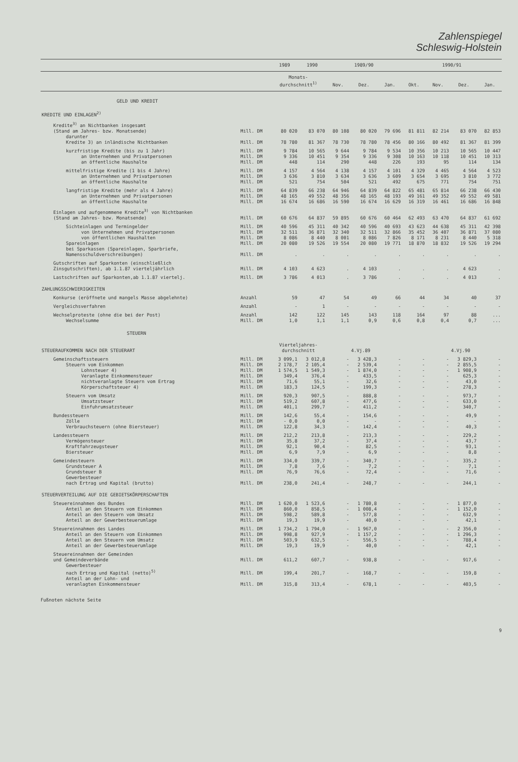Zahlenspiegel
Schleswig-Holstein
| | | 1989 | 1990 | 1989/90 | | | 1990/91 | | | |
| --- | --- | --- | --- | --- | --- | --- | --- | --- | --- | --- |
| | | Monats- durchschnitt<sup>1)</sup> | | Nov. | Dez. | Jan. | Okt. | Nov. | Dez. | Jan. |
| GELD UND KREDIT | | | | | | | | | | |
| KREDITE UND EINLAGEN<sup>2)</sup> | | | | | | | | | | |
| Kredite<sup>3)</sup> an Nichtbanken insgesamt (Stand am Jahres- bzw. Monatsende) | Mill. DM | 80 020 | 83 070 | 80 108 | 80 020 | 79 696 | 81 811 | 82 214 | 83 070 | 82 853 |
| darunter Kredite 3) an inländische Nichtbanken | Mill. DM | 78 780 | 81 367 | 78 730 | 78 780 | 78 456 | 80 166 | 80 492 | 81 367 | 81 399 |
| kurzfristige Kredite (bis zu 1 Jahr) | Mill. DM | 9 784 | 10 565 | 9 644 | 9 784 | 9 534 | 10 356 | 10 213 | 10 565 | 10 447 |
| an Unternehmen und Privatpersonen | Mill. DM | 9 336 | 10 451 | 9 354 | 9 336 | 9 308 | 10 163 | 10 118 | 10 451 | 10 313 |
| an öffentliche Haushalte | Mill. DM | 448 | 114 | 290 | 448 | 226 | 193 | 95 | 114 | 134 |
| mittelfristige Kredite (1 bis 4 Jahre) | Mill. DM | 4 157 | 4 564 | 4 138 | 4 157 | 4 101 | 4 329 | 4 465 | 4 564 | 4 523 |
| an Unternehmen und Privatpersonen | Mill. DM | 3 636 | 3 810 | 3 634 | 3 636 | 3 609 | 3 654 | 3 695 | 3 810 | 3 772 |
| an öffentliche Haushalte | Mill. DM | 521 | 754 | 504 | 521 | 492 | 675 | 771 | 754 | 751 |
| langfristige Kredite (mehr als 4 Jahre) | Mill. DM | 64 839 | 66 238 | 64 946 | 64 839 | 64 822 | 65 481 | 65 814 | 66 238 | 66 430 |
| an Unternehmen und Privatpersonen | Mill. DM | 48 165 | 49 552 | 48 356 | 48 165 | 48 193 | 49 161 | 49 352 | 49 552 | 49 581 |
| an öffentliche Haushalte | Mill. DM | 16 674 | 16 686 | 16 590 | 16 674 | 16 629 | 16 319 | 16 461 | 16 686 | 16 848 |
| Einlagen und aufgenommene Kredite<sup>3)</sup> von Nichtbanken (Stand am Jahres- bzw. Monatsende) | Mill. DM | 60 676 | 64 837 | 59 895 | 60 676 | 60 464 | 62 493 | 63 470 | 64 837 | 61 692 |
| Sichteinlagen und Termingelder | Mill. DM | 40 596 | 45 311 | 40 342 | 40 596 | 40 693 | 43 623 | 44 638 | 45 311 | 42 398 |
| von Unternehmen und Privatpersonen | Mill. DM | 32 511 | 36 871 | 32 340 | 32 511 | 32 866 | 35 452 | 36 407 | 36 871 | 37 080 |
| von öffentlichen Haushalten | Mill. DM | 8 086 | 8 440 | 8 001 | 8 086 | 7 826 | 8 171 | 8 231 | 8 440 | 5 318 |
| Spareinlagen | Mill. DM | 20 080 | 19 526 | 19 554 | 20 080 | 19 771 | 18 870 | 18 832 | 19 526 | 19 294 |
| bei Sparkassen (Spareinlagen, Sparbriefe, Namensschuldverschreibungen) | Mill. DM | . | . | . | . | . | . | . | . | . |
| Gutschriften auf Sparkonten (einschließlich Zinsgutschriften), ab 1.1.87 vierteljährlich | Mill. DM | 4 103 | 4 623 | . | 4 103 | . | . | . | 4 623 | . |
| Lastschriften auf Sparkonten,ab 1.1.87 viertelj. | Mill. DM | 3 786 | 4 013 | . | 3 786 | . | . | . | 4 013 | . |
| ZAHLUNGSSCHWIERIGKEITEN | | | | | | | | | | |
| Konkurse (eröffnete und mangels Masse abgelehnte) | Anzahl | 59 | 47 | 54 | 49 | 66 | 44 | 34 | 40 | 37 |
| Vergleichsverfahren | Anzahl | - | 1 | - | - | - | - | - | - | - |
| Wechselproteste (ohne die bei der Post) | Anzahl | 142 | 122 | 145 | 143 | 118 | 164 | 97 | 88 | ... |
| Wechselsumme | Mill. DM | 1,0 | 1,1 | 1,1 | 0,9 | 0,6 | 0,8 | 0,4 | 0,7 | ... |
| STEUERN | | | | | | | | | | |
| STEUERAUFKOMMEN NACH DER STEUERART | | Vierteljahres- durchschnitt | | | 4.Vj.89 | | | | 4.Vj.90 | |
| Gemeinschaftssteuern | Mill. DM | 3 099,1 | 3 012,8 | - | 3 428,3 | - | - | - | 3 829,3 | - |
| Steuern vom Einkommen | Mill. DM | 2 178,7 | 2 105,4 | - | 2 539,4 | - | - | - | 2 855,5 | - |
| Lohnsteuer 4) | Mill. DM | 1 574,5 | 1 549,3 | - | 1 874,0 | - | - | - | 1 908,9 | - |
| Veranlagte Einkommensteuer | Mill. DM | 349,4 | 376,4 | - | 433,5 | - | - | - | 625,3 | - |
| nichtveranlagte Steuern vom Ertrag | Mill. DM | 71,6 | 55,1 | - | 32,6 | - | - | - | 43,0 | - |
| Körperschaftsteuer 4) | Mill. DM | 183,3 | 124,5 | - | 199,3 | - | - | - | 278,3 | - |
| Steuern vom Umsatz | Mill. DM | 920,3 | 907,5 | - | 888,8 | - | - | - | 973,7 | - |
| Umsatzsteuer | Mill. DM | 519,2 | 607,8 | - | 477,6 | - | - | - | 633,0 | - |
| Einfuhrumsatzsteuer | Mill. DM | 401,1 | 299,7 | - | 411,2 | - | - | - | 340,7 | - |
| Bundessteuern | Mill. DM | 142,6 | 55,4 | - | 154,6 | - | - | - | 49,9 | - |
| Zölle | Mill. DM | - 0,0 | 0,0 | - | - | - | - | - | - | - |
| Verbrauchsteuern (ohne Biersteuer) | Mill. DM | 122,8 | 34,3 | - | 142,4 | - | - | - | 40,3 | - |
| Landessteuern | Mill. DM | 212,2 | 213,8 | - | 213,3 | - | - | - | 229,2 | - |
| Vermögensteuer | Mill. DM | 35,8 | 37,2 | - | 37,4 | - | - | - | 43,7 | - |
| Kraftfahrzeugsteuer | Mill. DM | 92,1 | 90,4 | - | 82,5 | - | - | - | 93,1 | - |
| Biersteuer | Mill. DM | 6,9 | 7,9 | - | 6,9 | - | - | - | 8,8 | - |
| Gemeindesteuern | Mill. DM | 334,0 | 339,7 | - | 340,7 | - | - | - | 335,2 | - |
| Grundsteuer A | Mill. DM | 7,8 | 7,6 | - | 7,2 | - | - | - | 7,1 | - |
| Grundsteuer B | Mill. DM | 76,9 | 76,6 | - | 72,4 | - | - | - | 71,6 | - |
| Gewerbesteuer nach Ertrag und Kapital (brutto) | Mill. DM | 238,0 | 241,4 | - | 248,7 | - | - | - | 244,1 | - |
| STEUERVERTEILUNG AUF DIE GEBIETSKÖRPERSCHAFTEN | | | | | | | | | | |
| Steuereinnahmen des Bundes | Mill. DM | 1 620,0 | 1 523,6 | - | 1 780,8 | - | - | - | 1 877,0 | - |
| Anteil an den Steuern vom Einkommen | Mill. DM | 860,0 | 858,5 | - | 1 008,4 | - | - | - | 1 152,0 | - |
| Anteil an den Steuern vom Umsatz | Mill. DM | 598,2 | 589,8 | - | 577,8 | - | - | - | 632,9 | - |
| Anteil an der Gewerbesteuerumlage | Mill. DM | 19,3 | 19,9 | - | 40,0 | - | - | - | 42,1 | - |
| Steuereinnahmen des Landes | Mill. DM | 1 734,2 | 1 794,0 | - | 1 967,0 | - | - | - | 2 356,0 | - |
| Anteil an den Steuern vom Einkommen | Mill. DM | 998,8 | 927,9 | - | 1 157,2 | - | - | - | 1 296,3 | - |
| Anteil an den Steuern vom Umsatz | Mill. DM | 503,9 | 632,5 | - | 556,5 | - | - | - | 788,4 | - |
| Anteil an der Gewerbesteuerumlage | Mill. DM | 19,3 | 19,9 | - | 40,0 | - | - | - | 42,1 | - |
| Steuereinnahmen der Gemeinden und Gemeindeverbände | Mill. DM | 611,2 | 607,7 | - | 938,8 | - | - | - | 917,6 | - |
| Gewerbesteuer nach Ertrag und Kapital (netto)<sup>5)</sup> | Mill. DM | 199,4 | 201,7 | - | 168,7 | - | - | - | 159,8 | - |
| Anteil an der Lohn- und veranlagten Einkommensteuer | Mill. DM | 315,8 | 313,4 | - | 678,1 | - | - | - | 403,5 | - |
Fußnoten nächste Seite
9